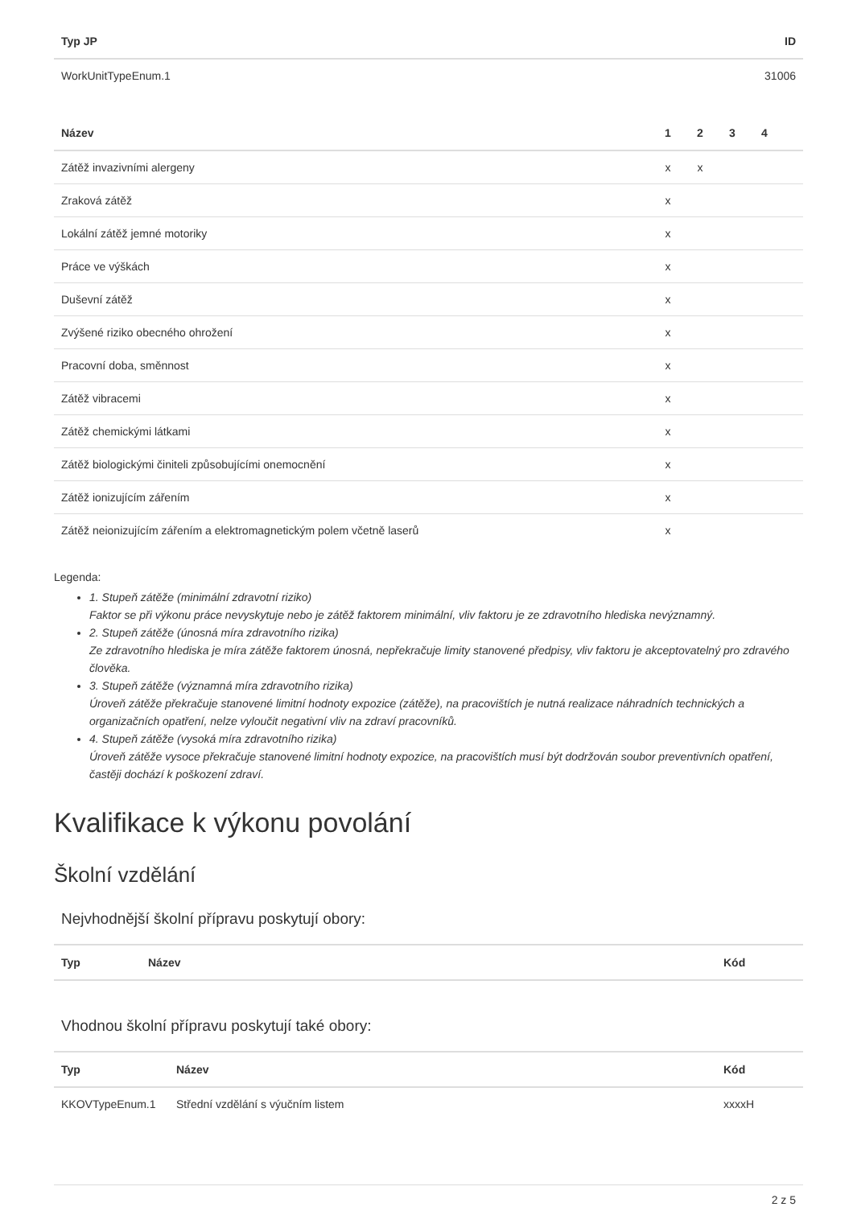| Typ JP | ID |
| --- | --- |
| WorkUnitTypeEnum.1 | 31006 |
| Název | 1 | 2 | 3 | 4 | |
| --- | --- | --- | --- | --- | --- |
| Zátěž invazivními alergeny | x | x | | | |
| Zraková zátěž | x | | | | |
| Lokální zátěž jemné motoriky | x | | | | |
| Práce ve výškách | x | | | | |
| Duševní zátěž | x | | | | |
| Zvýšené riziko obecného ohrožení | x | | | | |
| Pracovní doba, směnnost | x | | | | |
| Zátěž vibracemi | x | | | | |
| Zátěž chemickými látkami | x | | | | |
| Zátěž biologickými činiteli způsobujícími onemocnění | x | | | | |
| Zátěž ionizujícím zářením | x | | | | |
| Zátěž neionizujícím zářením a elektromagnetickým polem včetně laserů | x | | | | |
Legenda:
1. Stupeň zátěže (minimální zdravotní riziko)
Faktor se při výkonu práce nevyskytuje nebo je zátěž faktorem minimální, vliv faktoru je ze zdravotního hlediska nevýznamný.
2. Stupeň zátěže (únosná míra zdravotního rizika)
Ze zdravotního hlediska je míra zátěže faktorem únosná, nepřekračuje limity stanovené předpisy, vliv faktoru je akceptovatelný pro zdravého člověka.
3. Stupeň zátěže (významná míra zdravotního rizika)
Úroveň zátěže překračuje stanovené limitní hodnoty expozice (zátěže), na pracovištích je nutná realizace náhradních technických a organizačních opatření, nelze vyloučit negativní vliv na zdraví pracovníků.
4. Stupeň zátěže (vysoká míra zdravotního rizika)
Úroveň zátěže vysoce překračuje stanovené limitní hodnoty expozice, na pracovištích musí být dodržován soubor preventivních opatření, častěji dochází k poškození zdraví.
Kvalifikace k výkonu povolání
Školní vzdělání
Nejvhodnější školní přípravu poskytují obory:
| Typ | Název | Kód |
| --- | --- | --- |
Vhodnou školní přípravu poskytují také obory:
| Typ | Název | Kód |
| --- | --- | --- |
| KKOVTypeEnum.1 | Střední vzdělání s výučním listem | xxxxH |
2 z 5